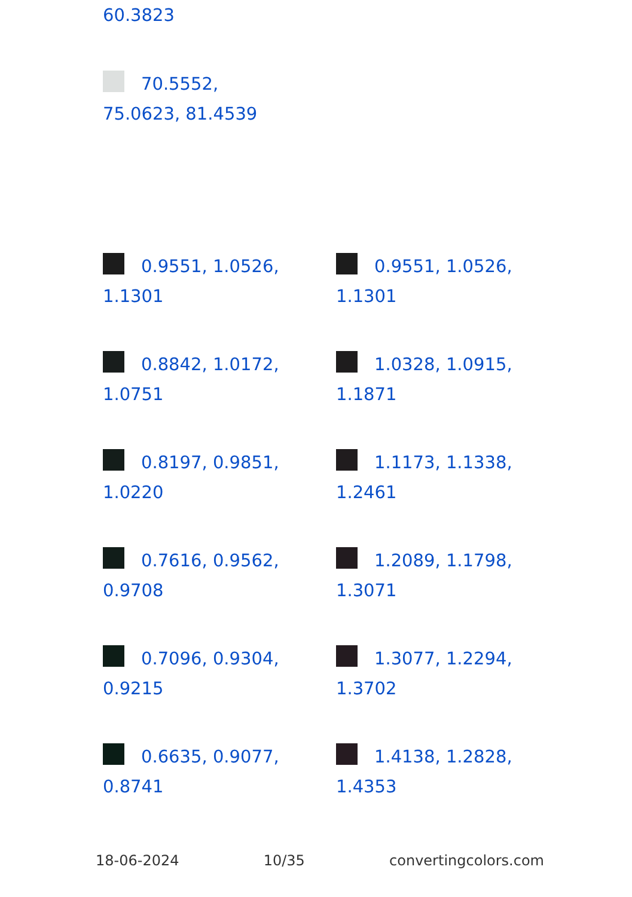60.3823
70.5552, 75.0623, 81.4539
0.9551, 1.0526, 1.1301 0.9551, 1.0526, 1.1301
0.8842, 1.0172, 1.0751 1.0328, 1.0915, 1.1871
0.8197, 0.9851, 1.0220 1.1173, 1.1338, 1.2461
0.7616, 0.9562, 0.9708 1.2089, 1.1798, 1.3071
0.7096, 0.9304, 0.9215 1.3077, 1.2294, 1.3702
0.6635, 0.9077, 0.8741 1.4138, 1.2828, 1.4353
18-06-2024 10/35 convertingcolors.com